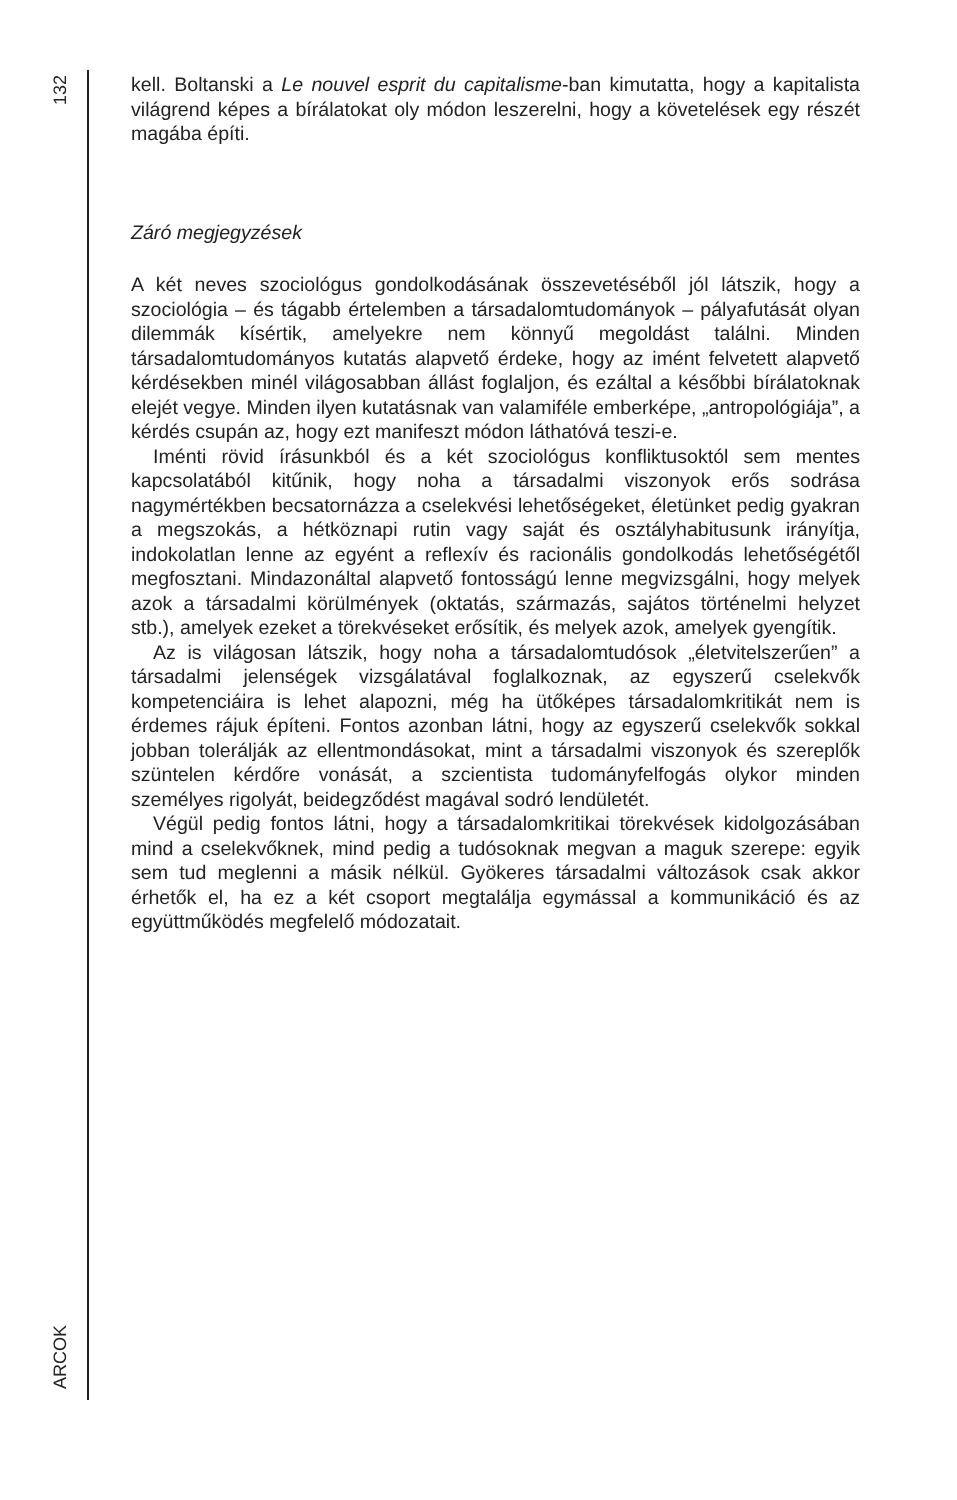132
ARCOK
kell. Boltanski a Le nouvel esprit du capitalisme-ban kimutatta, hogy a kapitalista világrend képes a bírálatokat oly módon leszerelni, hogy a követelések egy részét magába építi.
Záró megjegyzések
A két neves szociológus gondolkodásának összevetéséből jól látszik, hogy a szociológia – és tágabb értelemben a társadalomtudományok – pályafutását olyan dilemmák kísértik, amelyekre nem könnyű megoldást találni. Minden társadalomtudományos kutatás alapvető érdeke, hogy az imént felvetett alapvető kérdésekben minél világosabban állást foglaljon, és ezáltal a későbbi bírálatoknak elejét vegye. Minden ilyen kutatásnak van valamiféle emberképe, „antropológiája”, a kérdés csupán az, hogy ezt manifeszt módon láthatóvá teszi-e.
Iménti rövid írásunkból és a két szociológus konfliktusoktól sem mentes kapcsolatából kitűnik, hogy noha a társadalmi viszonyok erős sodrása nagymértékben becsatornázza a cselekvési lehetőségeket, életünket pedig gyakran a megszokás, a hétköznapi rutin vagy saját és osztályhabitusunk irányítja, indokolatlan lenne az egyént a reflexív és racionális gondolkodás lehetőségétől megfosztani. Mindazonáltal alapvető fontosságú lenne megvizsgálni, hogy melyek azok a társadalmi körülmények (oktatás, származás, sajátos történelmi helyzet stb.), amelyek ezeket a törekvéseket erősítik, és melyek azok, amelyek gyengítik.
Az is világosan látszik, hogy noha a társadalomtudósok „életvitelszerűen” a társadalmi jelenségek vizsgálatával foglalkoznak, az egyszerű cselekvők kompetenciáira is lehet alapozni, még ha ütőképes társadalomkritikát nem is érdemes rájuk építeni. Fontos azonban látni, hogy az egyszerű cselekvők sokkal jobban tolerálják az ellentmondásokat, mint a társadalmi viszonyok és szereplők szüntelen kérdőre vonását, a szcientista tudományfelfogás olykor minden személyes rigolyát, beidegződést magával sodró lendületét.
Végül pedig fontos látni, hogy a társadalomkritikai törekvések kidolgozásában mind a cselekvőknek, mind pedig a tudósoknak megvan a maguk szerepe: egyik sem tud meglenni a másik nélkül. Gyökeres társadalmi változások csak akkor érhetők el, ha ez a két csoport megtalálja egymással a kommunikáció és az együttműködés megfelelő módozatait.